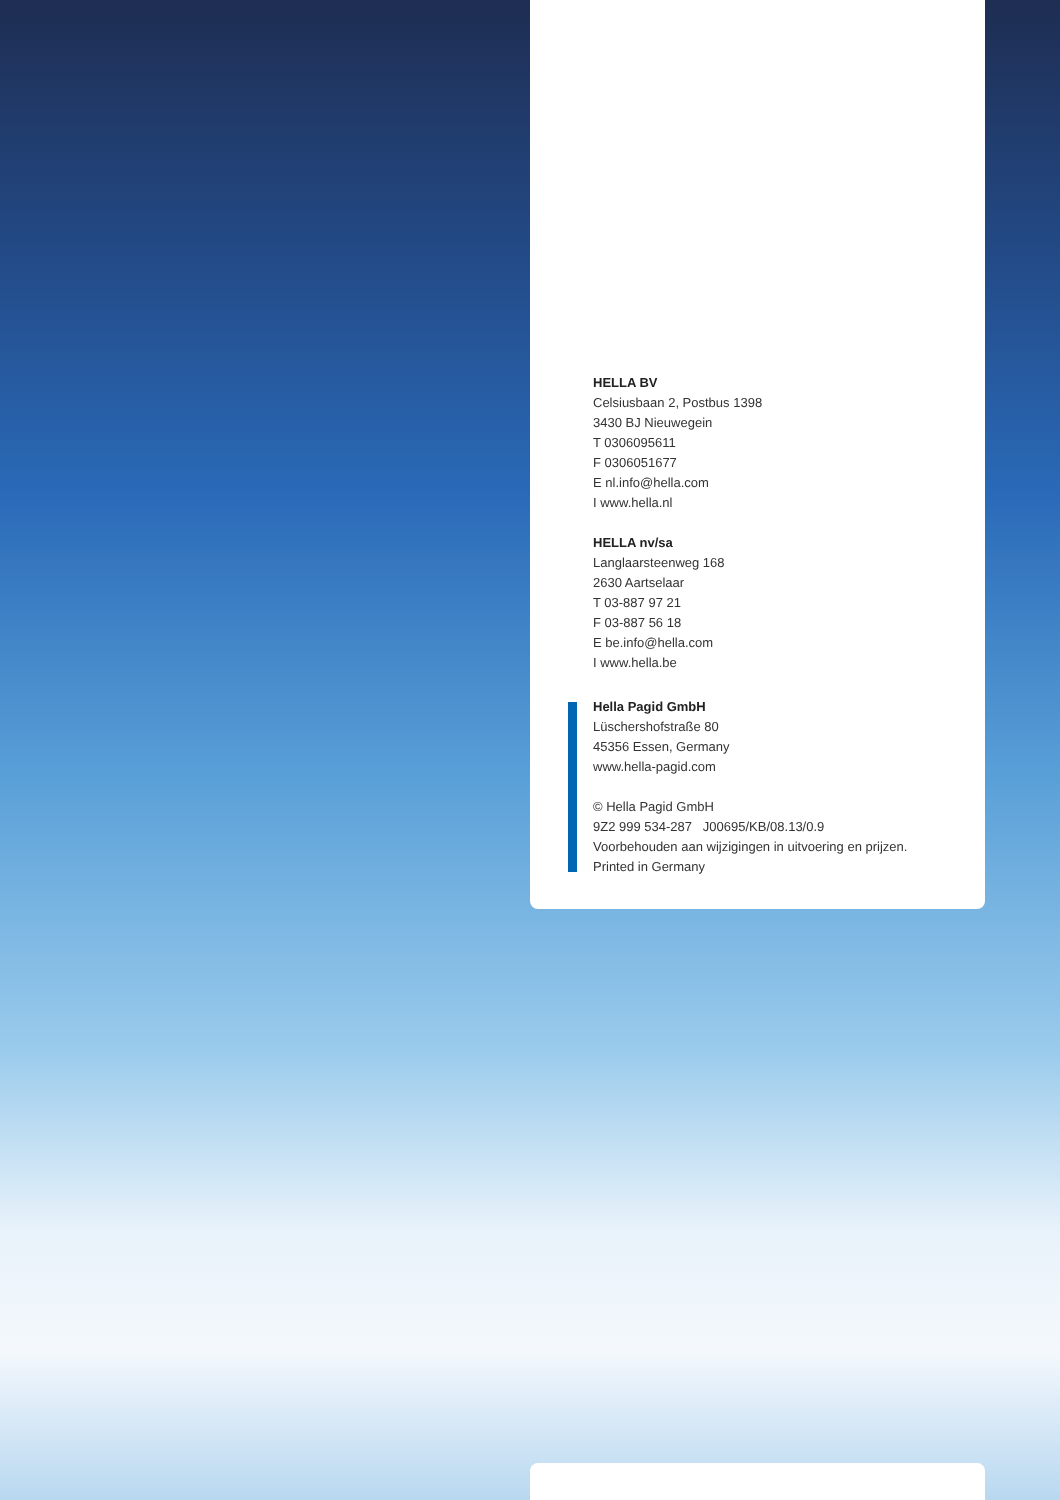HELLA BV
Celsiusbaan 2, Postbus 1398
3430 BJ Nieuwegein
T 0306095611
F 0306051677
E nl.info@hella.com
I www.hella.nl
HELLA nv/sa
Langlaarsteenweg 168
2630 Aartselaar
T 03-887 97 21
F 03-887 56 18
E be.info@hella.com
I www.hella.be
Hella Pagid GmbH
Lüschershofstraße 80
45356 Essen, Germany
www.hella-pagid.com
© Hella Pagid GmbH
9Z2 999 534-287 J00695/KB/08.13/0.9
Voorbehouden aan wijzigingen in uitvoering en prijzen.
Printed in Germany